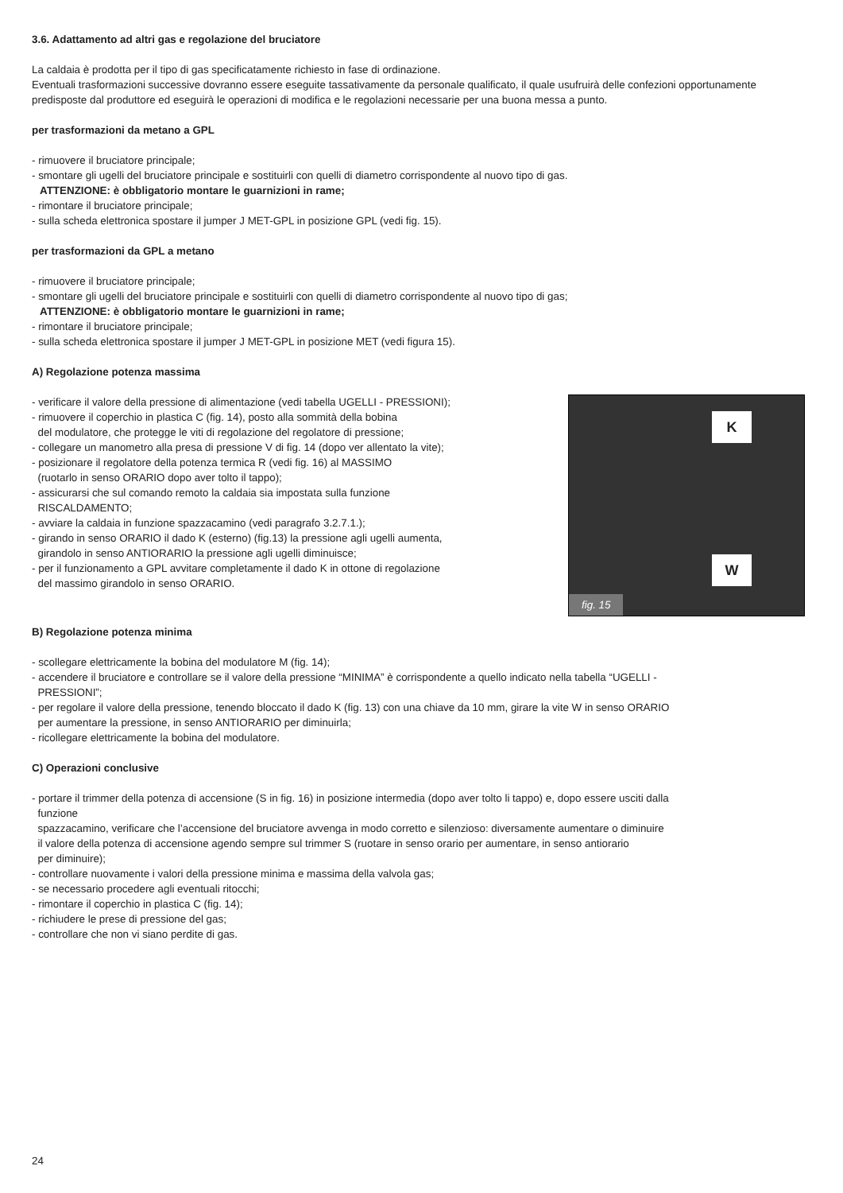3.6. Adattamento ad altri gas e regolazione del bruciatore
La caldaia è prodotta per il tipo di gas specificatamente richiesto in fase di ordinazione.
Eventuali trasformazioni successive dovranno essere eseguite tassativamente da personale qualificato, il quale usufruirà delle confezioni opportunamente predisposte dal produttore ed eseguirà le operazioni di modifica e le regolazioni necessarie per una buona messa a punto.
per trasformazioni da metano a GPL
- rimuovere il bruciatore principale;
- smontare gli ugelli del bruciatore principale e sostituirli con quelli di diametro corrispondente al nuovo tipo di gas.
ATTENZIONE: è obbligatorio montare le guarnizioni in rame;
- rimontare il bruciatore principale;
- sulla scheda elettronica spostare il jumper J MET-GPL in posizione GPL (vedi fig. 15).
per trasformazioni da GPL a metano
- rimuovere il bruciatore principale;
- smontare gli ugelli del bruciatore principale e sostituirli con quelli di diametro corrispondente al nuovo tipo di gas;
ATTENZIONE: è obbligatorio montare le guarnizioni in rame;
- rimontare il bruciatore principale;
- sulla scheda elettronica spostare il jumper J MET-GPL in posizione MET (vedi figura 15).
A) Regolazione potenza massima
K
W
fig. 15
- verificare il valore della pressione di alimentazione (vedi tabella UGELLI - PRESSIONI);
- rimuovere il coperchio in plastica C (fig. 14), posto alla sommità della bobina
del modulatore, che protegge le viti di regolazione del regolatore di pressione;
- collegare un manometro alla presa di pressione V di fig. 14 (dopo ver allentato la vite);
- posizionare il regolatore della potenza termica R (vedi fig. 16) al MASSIMO
(ruotarlo in senso ORARIO dopo aver tolto il tappo);
- assicurarsi che sul comando remoto la caldaia sia impostata sulla funzione
RISCALDAMENTO;
- avviare la caldaia in funzione spazzacamino (vedi paragrafo 3.2.7.1.);
- girando in senso ORARIO il dado K (esterno) (fig.13) la pressione agli ugelli aumenta,
girandolo in senso ANTIORARIO la pressione agli ugelli diminuisce;
- per il funzionamento a GPL avvitare completamente il dado K in ottone di regolazione
del massimo girandolo in senso ORARIO.
B) Regolazione potenza minima
- scollegare elettricamente la bobina del modulatore M (fig. 14);
- accendere il bruciatore e controllare se il valore della pressione “MINIMA” è corrispondente a quello indicato nella tabella “UGELLI -
PRESSIONI”;
- per regolare il valore della pressione, tenendo bloccato il dado K (fig. 13) con una chiave da 10 mm, girare la vite W in senso ORARIO
per aumentare la pressione, in senso ANTIORARIO per diminuirla;
- ricollegare elettricamente la bobina del modulatore.
C) Operazioni conclusive
- portare il trimmer della potenza di accensione (S in fig. 16) in posizione intermedia (dopo aver tolto li tappo) e, dopo essere usciti dalla
funzione
spazzacamino, verificare che l’accensione del bruciatore avvenga in modo corretto e silenzioso: diversamente aumentare o diminuire
il valore della potenza di accensione agendo sempre sul trimmer S (ruotare in senso orario per aumentare, in senso antiorario
per diminuire);
- controllare nuovamente i valori della pressione minima e massima della valvola gas;
- se necessario procedere agli eventuali ritocchi;
- rimontare il coperchio in plastica C (fig. 14);
- richiudere le prese di pressione del gas;
- controllare che non vi siano perdite di gas.
24